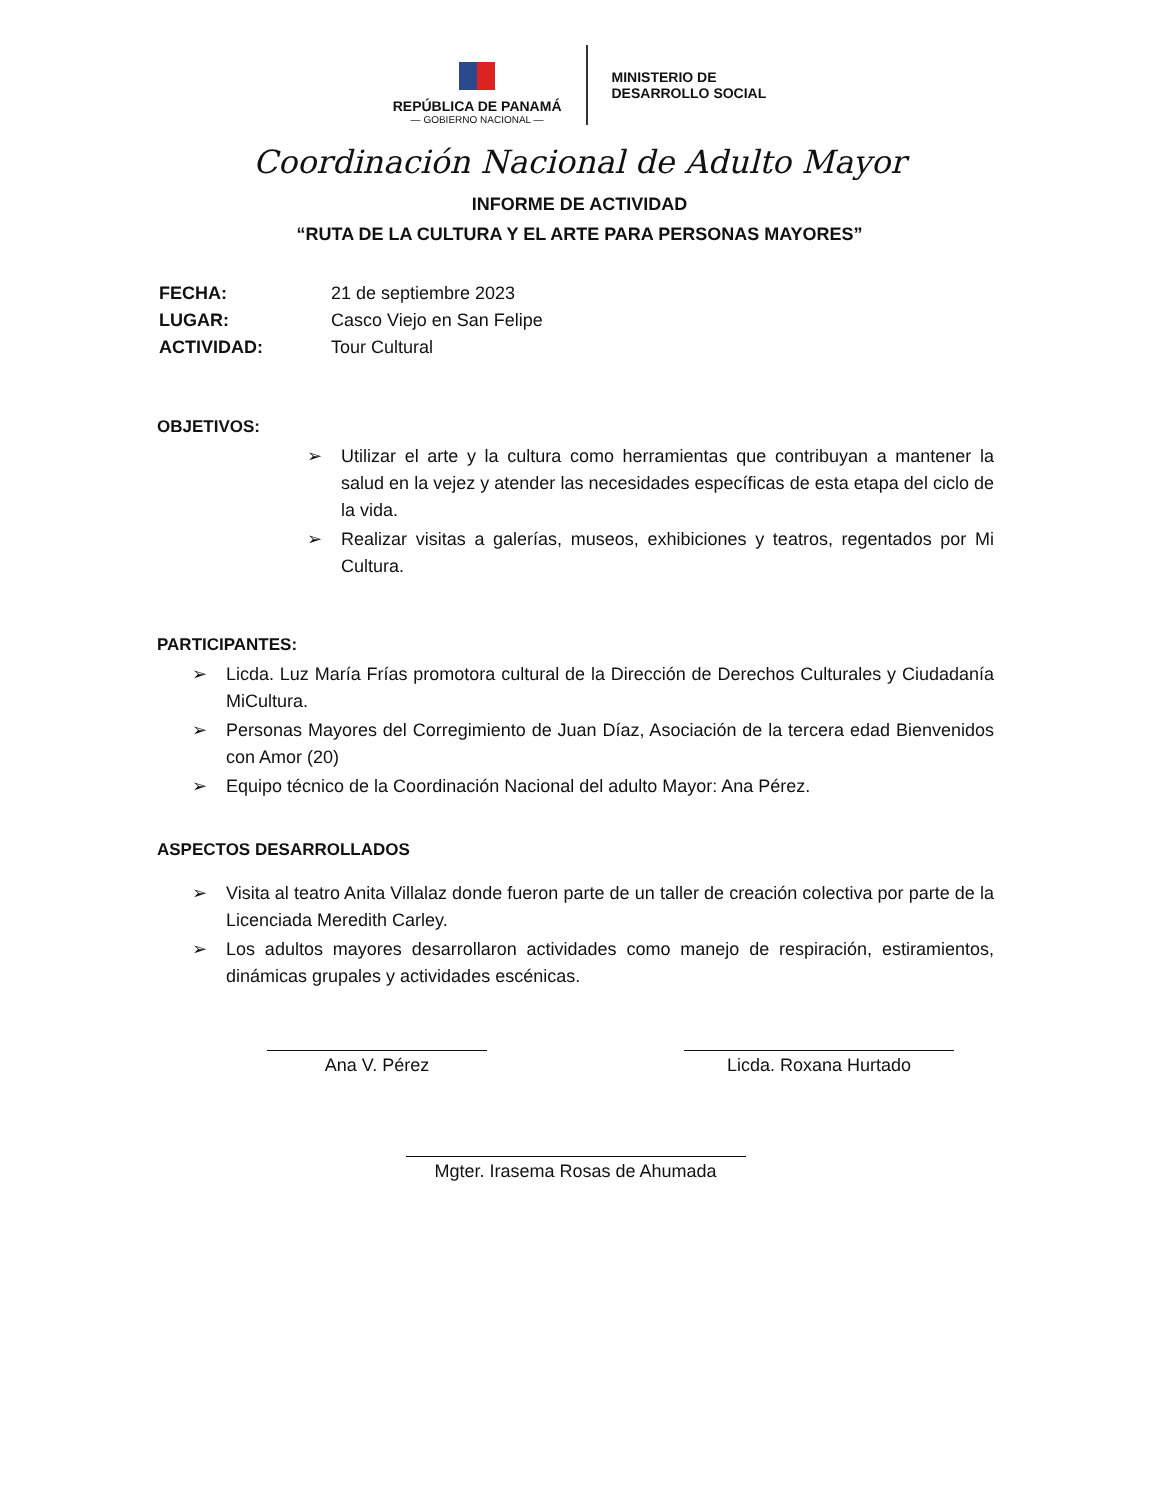REPÚBLICA DE PANAMÁ
— GOBIERNO NACIONAL —
MINISTERIO DE
DESARROLLO SOCIAL
Coordinación Nacional de Adulto Mayor
INFORME DE ACTIVIDAD
“RUTA DE LA CULTURA Y EL ARTE PARA PERSONAS MAYORES”
| FECHA: | 21 de septiembre 2023 |
| LUGAR: | Casco Viejo en San Felipe |
| ACTIVIDAD: | Tour Cultural |
OBJETIVOS:
➢ Utilizar el arte y la cultura como herramientas que contribuyan a mantener la salud en la vejez y atender las necesidades específicas de esta etapa del ciclo de la vida.
➢ Realizar visitas a galerías, museos, exhibiciones y teatros, regentados por Mi Cultura.
PARTICIPANTES:
➢ Licda. Luz María Frías promotora cultural de la Dirección de Derechos Culturales y Ciudadanía MiCultura.
➢ Personas Mayores del Corregimiento de Juan Díaz, Asociación de la tercera edad Bienvenidos con Amor (20)
➢ Equipo técnico de la Coordinación Nacional del adulto Mayor: Ana Pérez.
ASPECTOS DESARROLLADOS
➢ Visita al teatro Anita Villalaz donde fueron parte de un taller de creación colectiva por parte de la Licenciada Meredith Carley.
➢ Los adultos mayores desarrollaron actividades como manejo de respiración, estiramientos, dinámicas grupales y actividades escénicas.
Ana V. Pérez Licda. Roxana Hurtado
Mgter. Irasema Rosas de Ahumada